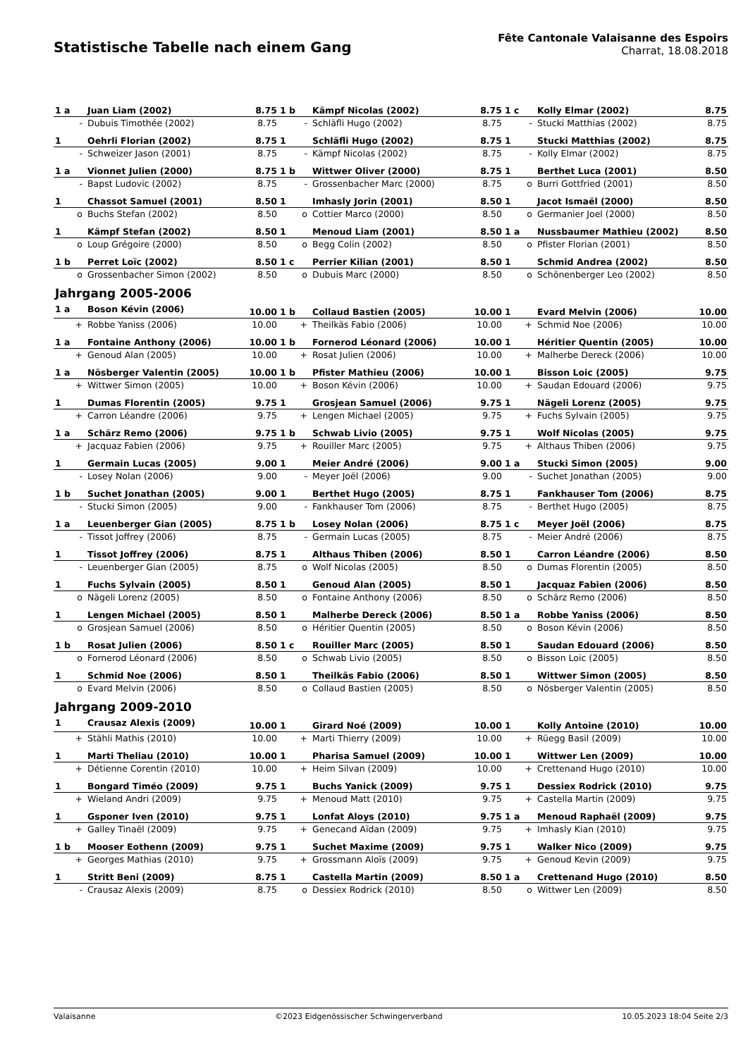Statistische Tabelle nach einem Gang
Fête Cantonale Valaisanne des Espoirs
Charrat, 18.08.2018
| 1 a | Juan Liam (2002) | 8.75 | 1 b | Kämpf Nicolas (2002) | 8.75 | 1 c | Kolly Elmar (2002) | 8.75 |
| - | Dubuis Timothée (2002) | 8.75 | - | Schläfli Hugo (2002) | 8.75 | - | Stucki Matthias (2002) | 8.75 |
| 1 | Oehrli Florian (2002) | 8.75 | 1 | Schläfli Hugo (2002) | 8.75 | 1 | Stucki Matthias (2002) | 8.75 |
| - | Schweizer Jason (2001) | 8.75 | - | Kämpf Nicolas (2002) | 8.75 | - | Kolly Elmar (2002) | 8.75 |
| 1 a | Vionnet Julien (2000) | 8.75 | 1 b | Wittwer Oliver (2000) | 8.75 | 1 | Berthet Luca (2001) | 8.50 |
| - | Bapst Ludovic (2002) | 8.75 | - | Grossenbacher Marc (2000) | 8.75 | o | Burri Gottfried (2001) | 8.50 |
| 1 | Chassot Samuel (2001) | 8.50 | 1 | Imhasly Jorin (2001) | 8.50 | 1 | Jacot Ismaël (2000) | 8.50 |
| o | Buchs Stefan (2002) | 8.50 | o | Cottier Marco (2000) | 8.50 | o | Germanier Joel (2000) | 8.50 |
| 1 | Kämpf Stefan (2002) | 8.50 | 1 | Menoud Liam (2001) | 8.50 | 1 a | Nussbaumer Mathieu (2002) | 8.50 |
| o | Loup Grégoire (2000) | 8.50 | o | Begg Colin (2002) | 8.50 | o | Pfister Florian (2001) | 8.50 |
| 1 b | Perret Loïc (2002) | 8.50 | 1 c | Perrier Kilian (2001) | 8.50 | 1 | Schmid Andrea (2002) | 8.50 |
| o | Grossenbacher Simon (2002) | 8.50 | o | Dubuis Marc (2000) | 8.50 | o | Schönenberger Leo (2002) | 8.50 |
Jahrgang 2005-2006
| 1 a | Boson Kévin (2006) | 10.00 | 1 b | Collaud Bastien (2005) | 10.00 | 1 | Evard Melvin (2006) | 10.00 |
| + | Robbe Yaniss (2006) | 10.00 | + | Theilkäs Fabio (2006) | 10.00 | + | Schmid Noe (2006) | 10.00 |
| 1 a | Fontaine Anthony (2006) | 10.00 | 1 b | Fornerod Léonard (2006) | 10.00 | 1 | Héritier Quentin (2005) | 10.00 |
| + | Genoud Alan (2005) | 10.00 | + | Rosat Julien (2006) | 10.00 | + | Malherbe Dereck (2006) | 10.00 |
| 1 a | Nösberger Valentin (2005) | 10.00 | 1 b | Pfister Mathieu (2006) | 10.00 | 1 | Bisson Loic (2005) | 9.75 |
| + | Wittwer Simon (2005) | 10.00 | + | Boson Kévin (2006) | 10.00 | + | Saudan Edouard (2006) | 9.75 |
| 1 | Dumas Florentin (2005) | 9.75 | 1 | Grosjean Samuel (2006) | 9.75 | 1 | Nägeli Lorenz (2005) | 9.75 |
| + | Carron Léandre (2006) | 9.75 | + | Lengen Michael (2005) | 9.75 | + | Fuchs Sylvain (2005) | 9.75 |
| 1 a | Schärz Remo (2006) | 9.75 | 1 b | Schwab Livio (2005) | 9.75 | 1 | Wolf Nicolas (2005) | 9.75 |
| + | Jacquaz Fabien (2006) | 9.75 | + | Rouiller Marc (2005) | 9.75 | + | Althaus Thiben (2006) | 9.75 |
| 1 | Germain Lucas (2005) | 9.00 | 1 | Meier André (2006) | 9.00 | 1 a | Stucki Simon (2005) | 9.00 |
| - | Losey Nolan (2006) | 9.00 | - | Meyer Joël (2006) | 9.00 | - | Suchet Jonathan (2005) | 9.00 |
| 1 b | Suchet Jonathan (2005) | 9.00 | 1 | Berthet Hugo (2005) | 8.75 | 1 | Fankhauser Tom (2006) | 8.75 |
| - | Stucki Simon (2005) | 9.00 | - | Fankhauser Tom (2006) | 8.75 | - | Berthet Hugo (2005) | 8.75 |
| 1 a | Leuenberger Gian (2005) | 8.75 | 1 b | Losey Nolan (2006) | 8.75 | 1 c | Meyer Joël (2006) | 8.75 |
| - | Tissot Joffrey (2006) | 8.75 | - | Germain Lucas (2005) | 8.75 | - | Meier André (2006) | 8.75 |
| 1 | Tissot Joffrey (2006) | 8.75 | 1 | Althaus Thiben (2006) | 8.50 | 1 | Carron Léandre (2006) | 8.50 |
| - | Leuenberger Gian (2005) | 8.75 | o | Wolf Nicolas (2005) | 8.50 | o | Dumas Florentin (2005) | 8.50 |
| 1 | Fuchs Sylvain (2005) | 8.50 | 1 | Genoud Alan (2005) | 8.50 | 1 | Jacquaz Fabien (2006) | 8.50 |
| o | Nägeli Lorenz (2005) | 8.50 | o | Fontaine Anthony (2006) | 8.50 | o | Schärz Remo (2006) | 8.50 |
| 1 | Lengen Michael (2005) | 8.50 | 1 | Malherbe Dereck (2006) | 8.50 | 1 a | Robbe Yaniss (2006) | 8.50 |
| o | Grosjean Samuel (2006) | 8.50 | o | Héritier Quentin (2005) | 8.50 | o | Boson Kévin (2006) | 8.50 |
| 1 b | Rosat Julien (2006) | 8.50 | 1 c | Rouiller Marc (2005) | 8.50 | 1 | Saudan Edouard (2006) | 8.50 |
| o | Fornerod Léonard (2006) | 8.50 | o | Schwab Livio (2005) | 8.50 | o | Bisson Loic (2005) | 8.50 |
| 1 | Schmid Noe (2006) | 8.50 | 1 | Theilkäs Fabio (2006) | 8.50 | 1 | Wittwer Simon (2005) | 8.50 |
| o | Evard Melvin (2006) | 8.50 | o | Collaud Bastien (2005) | 8.50 | o | Nösberger Valentin (2005) | 8.50 |
Jahrgang 2009-2010
| 1 | Crausaz Alexis (2009) | 10.00 | 1 | Girard Noé (2009) | 10.00 | 1 | Kolly Antoine (2010) | 10.00 |
| + | Stähli Mathis (2010) | 10.00 | + | Marti Thierry (2009) | 10.00 | + | Rüegg Basil (2009) | 10.00 |
| 1 | Marti Theliau (2010) | 10.00 | 1 | Pharisa Samuel (2009) | 10.00 | 1 | Wittwer Len (2009) | 10.00 |
| + | Détienne Corentin (2010) | 10.00 | + | Heim Silvan (2009) | 10.00 | + | Crettenand Hugo (2010) | 10.00 |
| 1 | Bongard Timéo (2009) | 9.75 | 1 | Buchs Yanick (2009) | 9.75 | 1 | Dessiex Rodrick (2010) | 9.75 |
| + | Wieland Andri (2009) | 9.75 | + | Menoud Matt (2010) | 9.75 | + | Castella Martin (2009) | 9.75 |
| 1 | Gsponer Iven (2010) | 9.75 | 1 | Lonfat Aloys (2010) | 9.75 | 1 a | Menoud Raphaël (2009) | 9.75 |
| + | Galley Tinaël (2009) | 9.75 | + | Genecand Aïdan (2009) | 9.75 | + | Imhasly Kian (2010) | 9.75 |
| 1 b | Mooser Eothenn (2009) | 9.75 | 1 | Suchet Maxime (2009) | 9.75 | 1 | Walker Nico (2009) | 9.75 |
| + | Georges Mathias (2010) | 9.75 | + | Grossmann Aloïs (2009) | 9.75 | + | Genoud Kevin (2009) | 9.75 |
| 1 | Stritt Beni (2009) | 8.75 | 1 | Castella Martin (2009) | 8.50 | 1 a | Crettenand Hugo (2010) | 8.50 |
| - | Crausaz Alexis (2009) | 8.75 | o | Dessiex Rodrick (2010) | 8.50 | o | Wittwer Len (2009) | 8.50 |
Valaisanne ©2023 Eidgenössischer Schwingerverband 10.05.2023 18:04 Seite 2/3